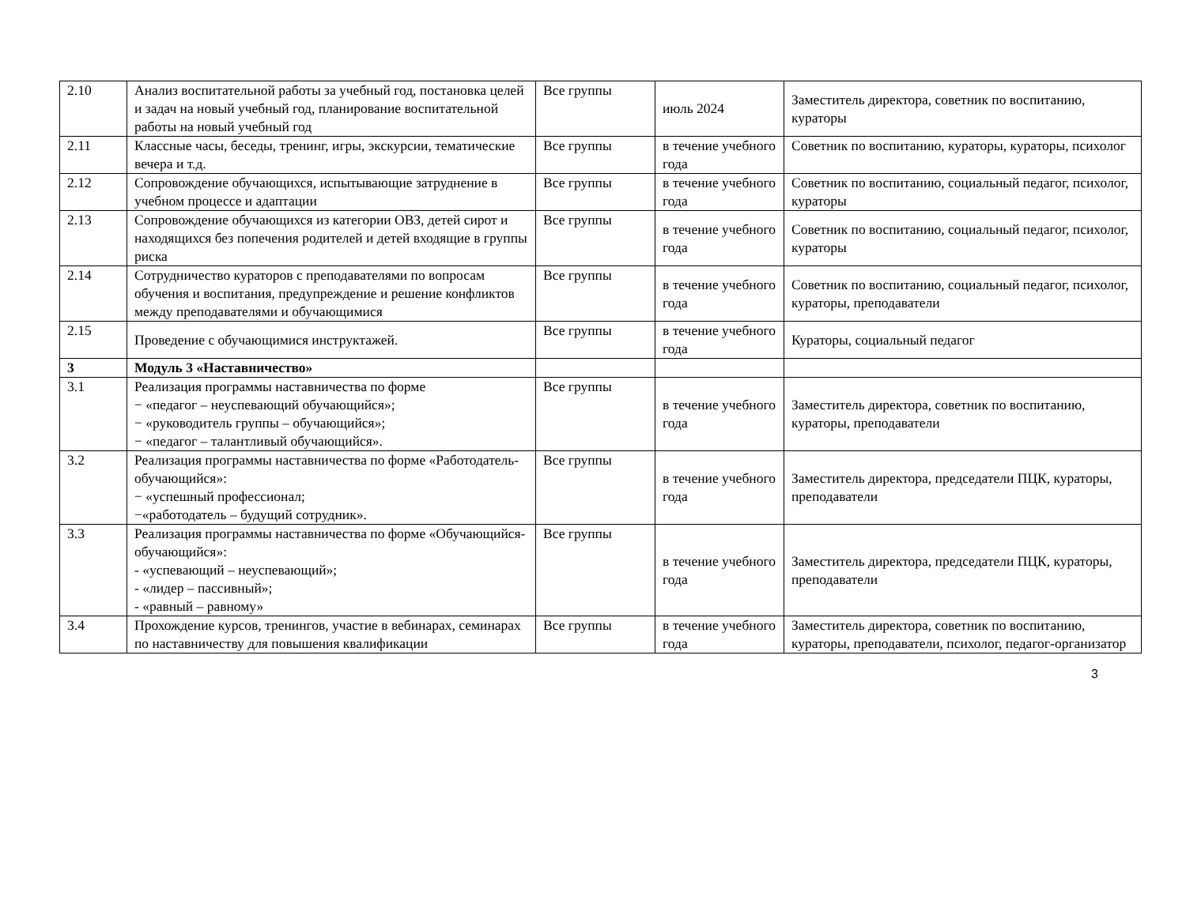| 2.10 | Анализ воспитательной работы за учебный год, постановка целей и задач на новый учебный год, планирование воспитательной работы на новый учебный год | Все группы | июль 2024 | Заместитель директора, советник по воспитанию, кураторы |
| 2.11 | Классные часы, беседы, тренинг, игры, экскурсии, тематические вечера и т.д. | Все группы | в течение учебного года | Советник по воспитанию, кураторы, кураторы, психолог |
| 2.12 | Сопровождение обучающихся, испытывающие затруднение в учебном процессе и адаптации | Все группы | в течение учебного года | Советник по воспитанию, социальный педагог, психолог, кураторы |
| 2.13 | Сопровождение обучающихся из категории ОВЗ, детей сирот и находящихся без попечения родителей и детей входящие в группы риска | Все группы | в течение учебного года | Советник по воспитанию, социальный педагог, психолог, кураторы |
| 2.14 | Сотрудничество кураторов с преподавателями по вопросам обучения и воспитания, предупреждение и решение конфликтов между преподавателями и обучающимися | Все группы | в течение учебного года | Советник по воспитанию, социальный педагог, психолог, кураторы, преподаватели |
| 2.15 | Проведение с обучающимися инструктажей. | Все группы | в течение учебного года | Кураторы, социальный педагог |
| 3 | Модуль 3 «Наставничество» | | | |
| 3.1 | Реализация программы наставничества по форме − «педагог – неуспевающий обучающийся»; − «руководитель группы – обучающийся»; − «педагог – талантливый обучающийся». | Все группы | в течение учебного года | Заместитель директора, советник по воспитанию, кураторы, преподаватели |
| 3.2 | Реализация программы наставничества по форме «Работодатель-обучающийся»: − «успешный профессионал; −«работодатель – будущий сотрудник». | Все группы | в течение учебного года | Заместитель директора, председатели ПЦК, кураторы, преподаватели |
| 3.3 | Реализация программы наставничества по форме «Обучающийся-обучающийся»: - «успевающий – неуспевающий»; - «лидер – пассивный»; - «равный – равному» | Все группы | в течение учебного года | Заместитель директора, председатели ПЦК, кураторы, преподаватели |
| 3.4 | Прохождение курсов, тренингов, участие в вебинарах, семинарах по наставничеству для повышения квалификации | Все группы | в течение учебного года | Заместитель директора, советник по воспитанию, кураторы, преподаватели, психолог, педагог-организатор |
3